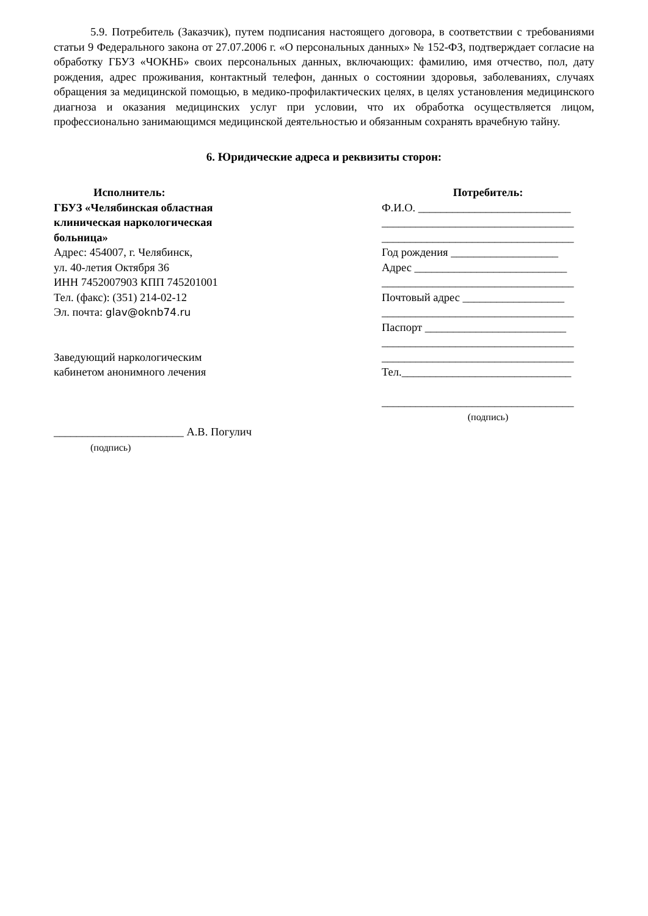5.9. Потребитель (Заказчик), путем подписания настоящего договора, в соответствии с требованиями статьи 9 Федерального закона от 27.07.2006 г. «О персональных данных» № 152-ФЗ, подтверждает согласие на обработку ГБУЗ «ЧОКНБ» своих персональных данных, включающих: фамилию, имя отчество, пол, дату рождения, адрес проживания, контактный телефон, данных о состоянии здоровья, заболеваниях, случаях обращения за медицинской помощью, в медико-профилактических целях, в целях установления медицинского диагноза и оказания медицинских услуг при условии, что их обработка осуществляется лицом, профессионально занимающимся медицинской деятельностью и обязанным сохранять врачебную тайну.
6. Юридические адреса и реквизиты сторон:
Исполнитель:
ГБУЗ «Челябинская областная
клиническая наркологическая
больница»
Адрес: 454007, г. Челябинск,
ул. 40-летия Октября 36
ИНН 7452007903 КПП 745201001
Тел. (факс): (351) 214-02-12
Эл. почта: glav@oknb74.ru
Заведующий наркологическим
кабинетом анонимного лечения
_______________________ А.В. Погулич
(подпись)
Потребитель:
Ф.И.О. ___________________________
__________________________________
__________________________________
Год рождения ___________________
Адрес ___________________________
__________________________________
Почтовый адрес __________________
__________________________________
Паспорт _________________________
__________________________________
__________________________________
Тел.______________________________
__________________________________
(подпись)